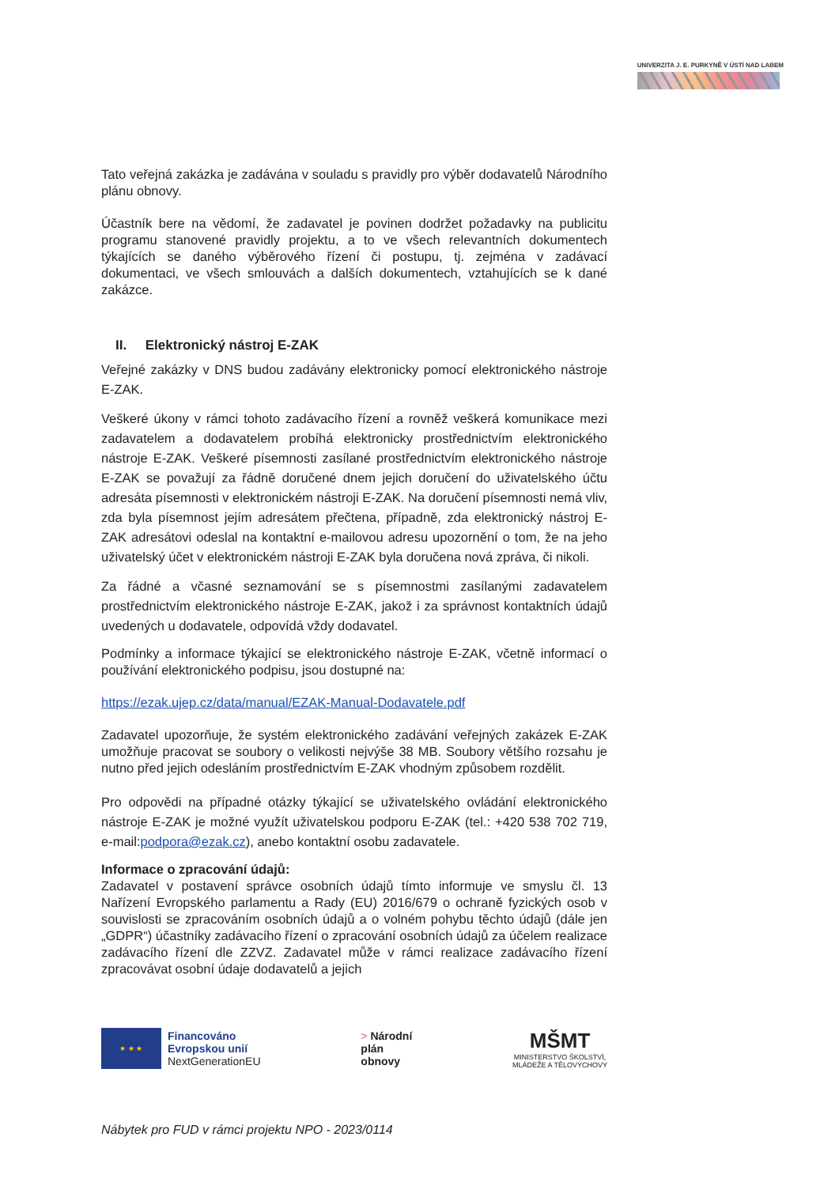UNIVERZITA J. E. PURKYNĚ V ÚSTÍ NAD LABEM
Tato veřejná zakázka je zadávána v souladu s pravidly pro výběr dodavatelů Národního plánu obnovy.
Účastník bere na vědomí, že zadavatel je povinen dodržet požadavky na publicitu programu stanovené pravidly projektu, a to ve všech relevantních dokumentech týkajících se daného výběrového řízení či postupu, tj. zejména v zadávací dokumentaci, ve všech smlouvách a dalších dokumentech, vztahujících se k dané zakázce.
II. Elektronický nástroj E-ZAK
Veřejné zakázky v DNS budou zadávány elektronicky pomocí elektronického nástroje E-ZAK.
Veškeré úkony v rámci tohoto zadávacího řízení a rovněž veškerá komunikace mezi zadavatelem a dodavatelem probíhá elektronicky prostřednictvím elektronického nástroje E-ZAK. Veškeré písemnosti zasílané prostřednictvím elektronického nástroje E-ZAK se považují za řádně doručené dnem jejich doručení do uživatelského účtu adresáta písemnosti v elektronickém nástroji E-ZAK. Na doručení písemnosti nemá vliv, zda byla písemnost jejím adresátem přečtena, případně, zda elektronický nástroj E-ZAK adresátovi odeslal na kontaktní e-mailovou adresu upozornění o tom, že na jeho uživatelský účet v elektronickém nástroji E-ZAK byla doručena nová zpráva, či nikoli.
Za řádné a včasné seznamování se s písemnostmi zasílanými zadavatelem prostřednictvím elektronického nástroje E-ZAK, jakož i za správnost kontaktních údajů uvedených u dodavatele, odpovídá vždy dodavatel.
Podmínky a informace týkající se elektronického nástroje E-ZAK, včetně informací o používání elektronického podpisu, jsou dostupné na:
https://ezak.ujep.cz/data/manual/EZAK-Manual-Dodavatele.pdf
Zadavatel upozorňuje, že systém elektronického zadávání veřejných zakázek E-ZAK umožňuje pracovat se soubory o velikosti nejvýše 38 MB. Soubory většího rozsahu je nutno před jejich odesláním prostřednictvím E-ZAK vhodným způsobem rozdělit.
Pro odpovědi na případné otázky týkající se uživatelského ovládání elektronického nástroje E-ZAK je možné využít uživatelskou podporu E-ZAK (tel.: +420 538 702 719, e-mail:podpora@ezak.cz), anebo kontaktní osobu zadavatele.
Informace o zpracování údajů:
Zadavatel v postavení správce osobních údajů tímto informuje ve smyslu čl. 13 Nařízení Evropského parlamentu a Rady (EU) 2016/679 o ochraně fyzických osob v souvislosti se zpracováním osobních údajů a o volném pohybu těchto údajů (dále jen „GDPR“) účastníky zadávacího řízení o zpracování osobních údajů za účelem realizace zadávacího řízení dle ZZVZ. Zadavatel může v rámci realizace zadávacího řízení zpracovávat osobní údaje dodavatelů a jejich
★ ★ ★
Financováno
Evropskou unií
NextGenerationEU
> Národní
plán
obnovy
MŠMT
MINISTERSTVO ŠKOLSTVÍ,
MLÁDEŽE A TĚLOVÝCHOVY
Nábytek pro FUD v rámci projektu NPO - 2023/0114